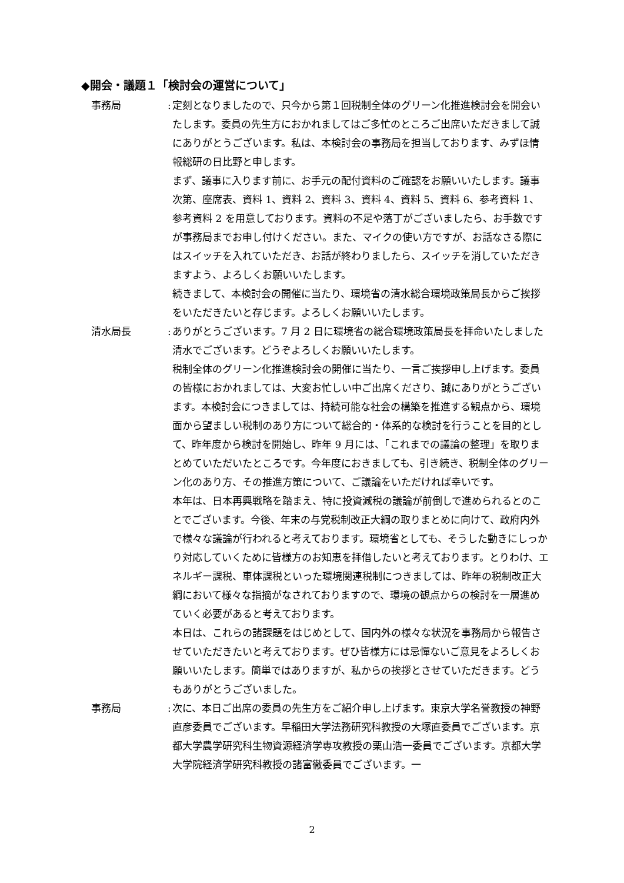◆開会・議題１「検討会の運営について」
事務局 :
定刻となりましたので、只今から第１回税制全体のグリーン化推進検討会を開会いたします。委員の先生方におかれましてはご多忙のところご出席いただきまして誠にありがとうございます。私は、本検討会の事務局を担当しております、みずほ情報総研の日比野と申します。
まず、議事に入ります前に、お手元の配付資料のご確認をお願いいたします。議事次第、座席表、資料 1、資料 2、資料 3、資料 4、資料 5、資料 6、参考資料 1、参考資料 2 を用意しております。資料の不足や落丁がございましたら、お手数ですが事務局までお申し付けください。また、マイクの使い方ですが、お話なさる際にはスイッチを入れていただき、お話が終わりましたら、スイッチを消していただきますよう、よろしくお願いいたします。
続きまして、本検討会の開催に当たり、環境省の清水総合環境政策局長からご挨拶をいただきたいと存じます。よろしくお願いいたします。
清水局長 :
ありがとうございます。7 月 2 日に環境省の総合環境政策局長を拝命いたしました清水でございます。どうぞよろしくお願いいたします。
税制全体のグリーン化推進検討会の開催に当たり、一言ご挨拶申し上げます。委員の皆様におかれましては、大変お忙しい中ご出席くださり、誠にありがとうございます。本検討会につきましては、持続可能な社会の構築を推進する観点から、環境面から望ましい税制のあり方について総合的・体系的な検討を行うことを目的として、昨年度から検討を開始し、昨年 9 月には、「これまでの議論の整理」を取りまとめていただいたところです。今年度におきましても、引き続き、税制全体のグリーン化のあり方、その推進方策について、ご議論をいただければ幸いです。
本年は、日本再興戦略を踏まえ、特に投資減税の議論が前倒しで進められるとのことでございます。今後、年末の与党税制改正大綱の取りまとめに向けて、政府内外で様々な議論が行われると考えております。環境省としても、そうした動きにしっかり対応していくために皆様方のお知恵を拝借したいと考えております。とりわけ、エネルギー課税、車体課税といった環境関連税制につきましては、昨年の税制改正大綱において様々な指摘がなされておりますので、環境の観点からの検討を一層進めていく必要があると考えております。
本日は、これらの諸課題をはじめとして、国内外の様々な状況を事務局から報告させていただきたいと考えております。ぜひ皆様方には忌憚ないご意見をよろしくお願いいたします。簡単ではありますが、私からの挨拶とさせていただきます。どうもありがとうございました。
事務局 :
次に、本日ご出席の委員の先生方をご紹介申し上げます。東京大学名誉教授の神野直彦委員でございます。早稲田大学法務研究科教授の大塚直委員でございます。京都大学農学研究科生物資源経済学専攻教授の栗山浩一委員でございます。京都大学大学院経済学研究科教授の諸富徹委員でございます。一
2